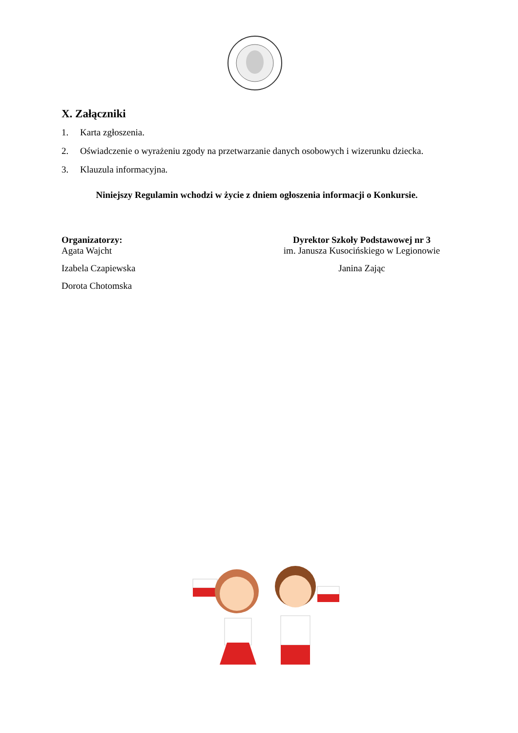X. Załączniki
1. Karta zgłoszenia.
2. Oświadczenie o wyrażeniu zgody na przetwarzanie danych osobowych i wizerunku dziecka.
3. Klauzula informacyjna.
Niniejszy Regulamin wchodzi w życie z dniem ogłoszenia informacji o Konkursie.
Organizatorzy:
Agata Wajcht
Izabela Czapiewska
Dorota Chotomska
Dyrektor Szkoły Podstawowej nr 3
im. Janusza Kusocińskiego w Legionowie
Janina Zając